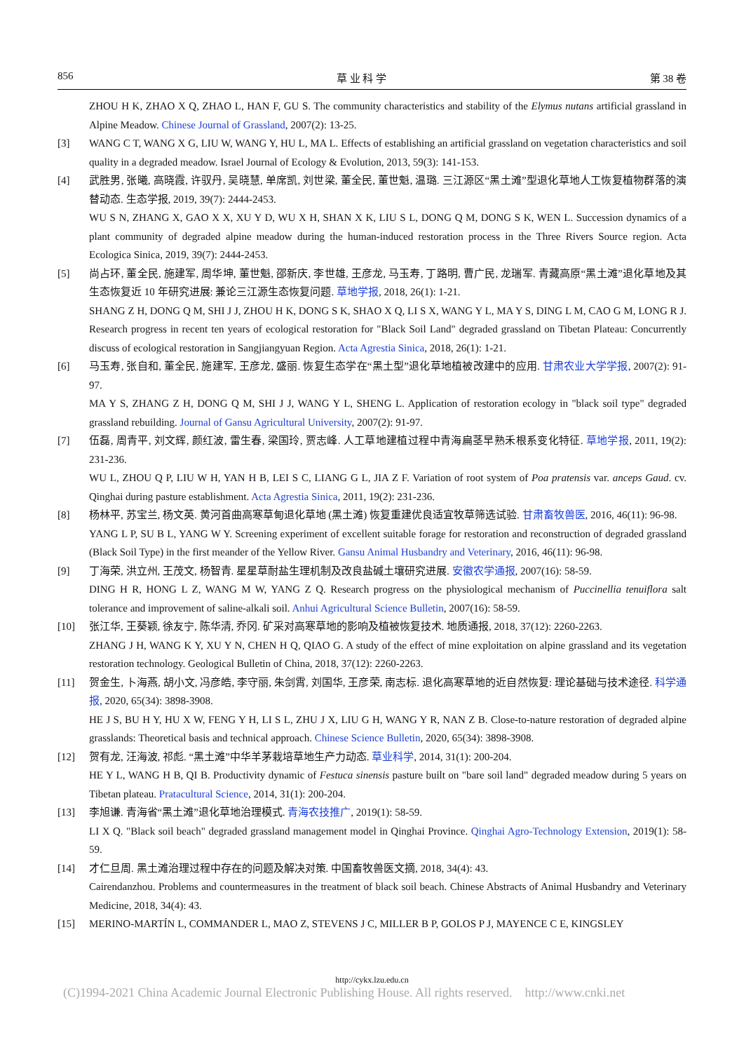856 草 业 科 学 第 38 卷
ZHOU H K, ZHAO X Q, ZHAO L, HAN F, GU S. The community characteristics and stability of the Elymus nutans artificial grassland in Alpine Meadow. Chinese Journal of Grassland, 2007(2): 13-25.
[3] WANG C T, WANG X G, LIU W, WANG Y, HU L, MA L. Effects of establishing an artificial grassland on vegetation characteristics and soil quality in a degraded meadow. Israel Journal of Ecology & Evolution, 2013, 59(3): 141-153.
[4] 武胜男, 张曦, 高晓霞, 许驭丹, 吴晓慧, 单席凯, 刘世梁, 董全民, 董世魁, 温璐. 三江源区“黑土滩”型退化草地人工恢复植物群落的演替动态. 生态学报, 2019, 39(7): 2444-2453.
WU S N, ZHANG X, GAO X X, XU Y D, WU X H, SHAN X K, LIU S L, DONG Q M, DONG S K, WEN L. Succession dynamics of a plant community of degraded alpine meadow during the human-induced restoration process in the Three Rivers Source region. Acta Ecologica Sinica, 2019, 39(7): 2444-2453.
[5] 尚占环, 董全民, 施建军, 周华坤, 董世魁, 邵新庆, 李世雄, 王彦龙, 马玉寿, 丁路明, 曹广民, 龙瑞军. 青藏高原“黑土滩”退化草地及其生态恢复近 10 年研究进展: 兼论三江源生态恢复问题. 草地学报, 2018, 26(1): 1-21.
SHANG Z H, DONG Q M, SHI J J, ZHOU H K, DONG S K, SHAO X Q, LI S X, WANG Y L, MA Y S, DING L M, CAO G M, LONG R J. Research progress in recent ten years of ecological restoration for "Black Soil Land" degraded grassland on Tibetan Plateau: Concurrently discuss of ecological restoration in Sangjiangyuan Region. Acta Agrestia Sinica, 2018, 26(1): 1-21.
[6] 马玉寿, 张自和, 董全民, 施建军, 王彦龙, 盛丽. 恢复生态学在“黑土型”退化草地植被改建中的应用. 甘肃农业大学学报, 2007(2): 91-97.
MA Y S, ZHANG Z H, DONG Q M, SHI J J, WANG Y L, SHENG L. Application of restoration ecology in "black soil type" degraded grassland rebuilding. Journal of Gansu Agricultural University, 2007(2): 91-97.
[7] 伍磊, 周青平, 刘文辉, 颜红波, 雷生春, 梁国玲, 贾志峰. 人工草地建植过程中青海扁茎早熟禾根系变化特征. 草地学报, 2011, 19(2): 231-236.
WU L, ZHOU Q P, LIU W H, YAN H B, LEI S C, LIANG G L, JIA Z F. Variation of root system of Poa pratensis var. anceps Gaud. cv. Qinghai during pasture establishment. Acta Agrestia Sinica, 2011, 19(2): 231-236.
[8] 杨林平, 苏宝兰, 杨文英. 黄河首曲高寒草甸退化草地 (黑土滩) 恢复重建优良适宜牧草筛选试验. 甘肃畜牧兽医, 2016, 46(11): 96-98.
YANG L P, SU B L, YANG W Y. Screening experiment of excellent suitable forage for restoration and reconstruction of degraded grassland (Black Soil Type) in the first meander of the Yellow River. Gansu Animal Husbandry and Veterinary, 2016, 46(11): 96-98.
[9] 丁海荣, 洪立州, 王茂文, 杨智青. 星星草耐盐生理机制及改良盐碱土壤研究进展. 安徽农学通报, 2007(16): 58-59.
DING H R, HONG L Z, WANG M W, YANG Z Q. Research progress on the physiological mechanism of Puccinellia tenuiflora salt tolerance and improvement of saline-alkali soil. Anhui Agricultural Science Bulletin, 2007(16): 58-59.
[10] 张江华, 王葵颖, 徐友宁, 陈华清, 乔冈. 矿采对高寒草地的影响及植被恢复技术. 地质通报, 2018, 37(12): 2260-2263.
ZHANG J H, WANG K Y, XU Y N, CHEN H Q, QIAO G. A study of the effect of mine exploitation on alpine grassland and its vegetation restoration technology. Geological Bulletin of China, 2018, 37(12): 2260-2263.
[11] 贺金生, 卜海燕, 胡小文, 冯彦皓, 李守丽, 朱剑霄, 刘国华, 王彦荣, 南志标. 退化高寒草地的近自然恢复: 理论基础与技术途径. 科学通报, 2020, 65(34): 3898-3908.
HE J S, BU H Y, HU X W, FENG Y H, LI S L, ZHU J X, LIU G H, WANG Y R, NAN Z B. Close-to-nature restoration of degraded alpine grasslands: Theoretical basis and technical approach. Chinese Science Bulletin, 2020, 65(34): 3898-3908.
[12] 贺有龙, 汪海波, 祁彪. “黑土滩”中华羊茅栽培草地生产力动态. 草业科学, 2014, 31(1): 200-204.
HE Y L, WANG H B, QI B. Productivity dynamic of Festuca sinensis pasture built on "bare soil land" degraded meadow during 5 years on Tibetan plateau. Pratacultural Science, 2014, 31(1): 200-204.
[13] 李旭谦. 青海省“黑土滩”退化草地治理模式. 青海农技推广, 2019(1): 58-59.
LI X Q. "Black soil beach" degraded grassland management model in Qinghai Province. Qinghai Agro-Technology Extension, 2019(1): 58-59.
[14] 才仁旦周. 黑土滩治理过程中存在的问题及解决对策. 中国畜牧兽医文摘, 2018, 34(4): 43.
Cairendanzhou. Problems and countermeasures in the treatment of black soil beach. Chinese Abstracts of Animal Husbandry and Veterinary Medicine, 2018, 34(4): 43.
[15] MERINO-MARTÍN L, COMMANDER L, MAO Z, STEVENS J C, MILLER B P, GOLOS P J, MAYENCE C E, KINGSLEY
http://cykx.lzu.edu.cn
(C)1994-2021 China Academic Journal Electronic Publishing House. All rights reserved. http://www.cnki.net